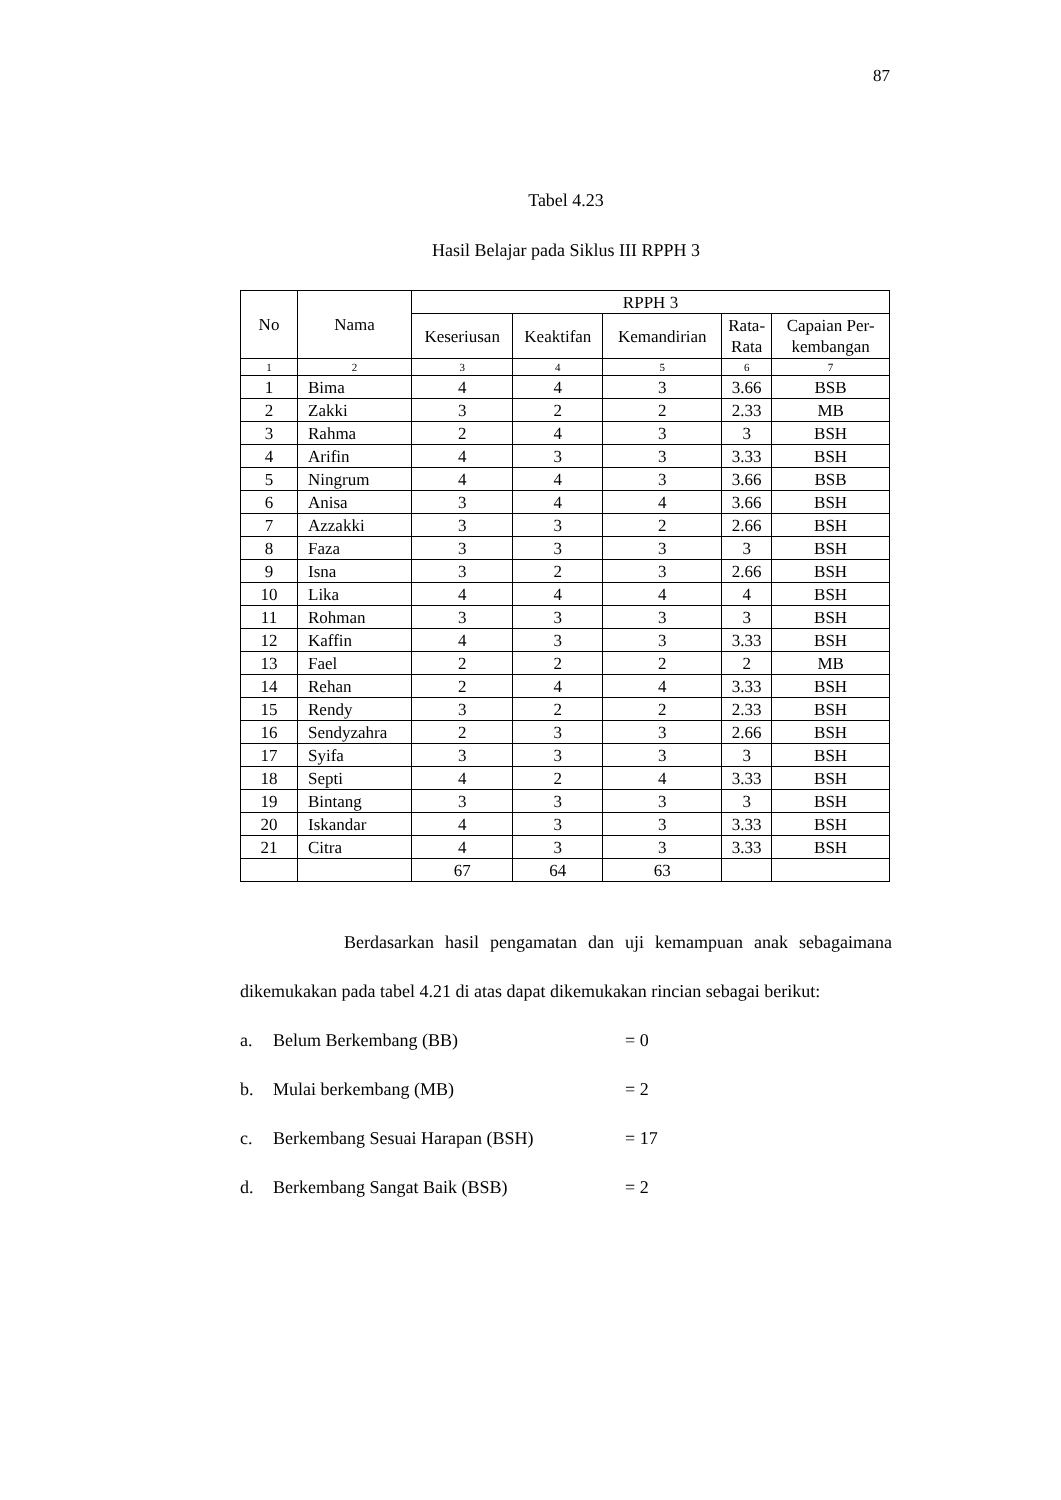87
Tabel 4.23
Hasil Belajar pada Siklus III RPPH 3
| No | Nama | RPPH 3 | | | | |
| --- | --- | --- | --- | --- | --- | --- |
| | | Keseriusan | Keaktifan | Kemandirian | Rata- Rata | Capaian Per- kembangan |
| 1 | 2 | 3 | 4 | 5 | 6 | 7 |
| 1 | Bima | 4 | 4 | 3 | 3.66 | BSB |
| 2 | Zakki | 3 | 2 | 2 | 2.33 | MB |
| 3 | Rahma | 2 | 4 | 3 | 3 | BSH |
| 4 | Arifin | 4 | 3 | 3 | 3.33 | BSH |
| 5 | Ningrum | 4 | 4 | 3 | 3.66 | BSB |
| 6 | Anisa | 3 | 4 | 4 | 3.66 | BSH |
| 7 | Azzakki | 3 | 3 | 2 | 2.66 | BSH |
| 8 | Faza | 3 | 3 | 3 | 3 | BSH |
| 9 | Isna | 3 | 2 | 3 | 2.66 | BSH |
| 10 | Lika | 4 | 4 | 4 | 4 | BSH |
| 11 | Rohman | 3 | 3 | 3 | 3 | BSH |
| 12 | Kaffin | 4 | 3 | 3 | 3.33 | BSH |
| 13 | Fael | 2 | 2 | 2 | 2 | MB |
| 14 | Rehan | 2 | 4 | 4 | 3.33 | BSH |
| 15 | Rendy | 3 | 2 | 2 | 2.33 | BSH |
| 16 | Sendyzahra | 2 | 3 | 3 | 2.66 | BSH |
| 17 | Syifa | 3 | 3 | 3 | 3 | BSH |
| 18 | Septi | 4 | 2 | 4 | 3.33 | BSH |
| 19 | Bintang | 3 | 3 | 3 | 3 | BSH |
| 20 | Iskandar | 4 | 3 | 3 | 3.33 | BSH |
| 21 | Citra | 4 | 3 | 3 | 3.33 | BSH |
| | | 67 | 64 | 63 | | |
Berdasarkan hasil pengamatan dan uji kemampuan anak sebagaimana dikemukakan pada tabel 4.21 di atas dapat dikemukakan rincian sebagai berikut:
a. Belum Berkembang (BB) = 0
b. Mulai berkembang (MB) = 2
c. Berkembang Sesuai Harapan (BSH) = 17
d. Berkembang Sangat Baik (BSB) = 2